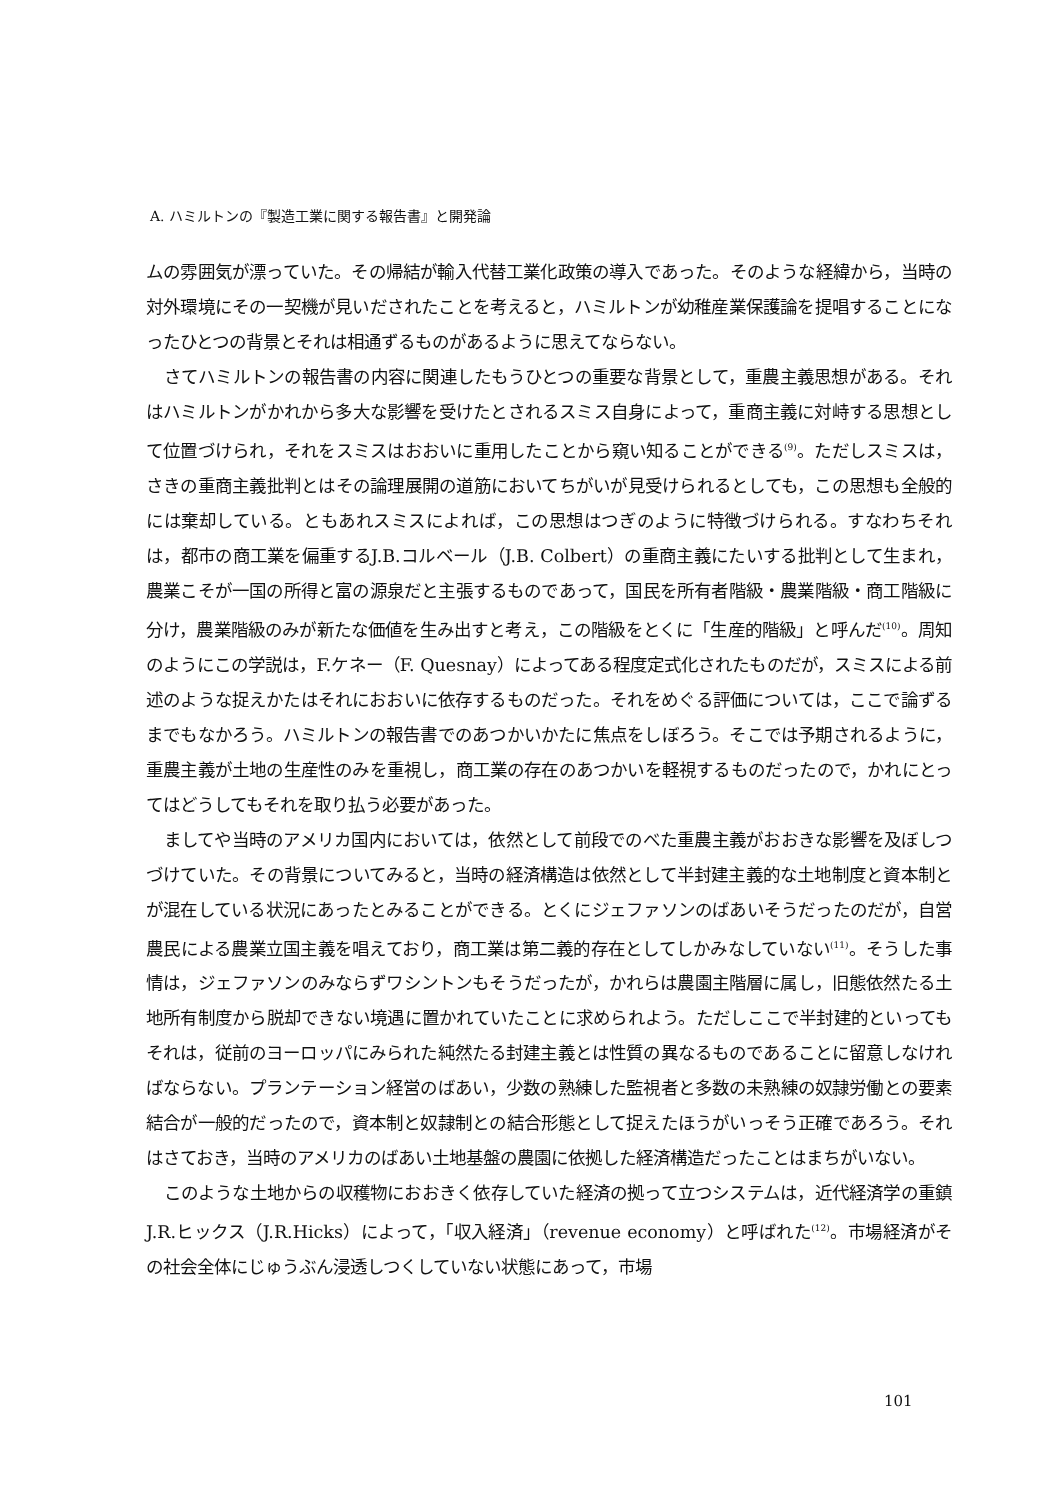A. ハミルトンの『製造工業に関する報告書』と開発論
ムの雰囲気が漂っていた。その帰結が輸入代替工業化政策の導入であった。そのような経緯から，当時の対外環境にその一契機が見いだされたことを考えると，ハミルトンが幼稚産業保護論を提唱することになったひとつの背景とそれは相通ずるものがあるように思えてならない。
さてハミルトンの報告書の内容に関連したもうひとつの重要な背景として，重農主義思想がある。それはハミルトンがかれから多大な影響を受けたとされるスミス自身によって，重商主義に対峙する思想として位置づけられ，それをスミスはおおいに重用したことから窺い知ることができる<sup>(9)</sup>。ただしスミスは，さきの重商主義批判とはその論理展開の道筋においてちがいが見受けられるとしても，この思想も全般的には棄却している。ともあれスミスによれば，この思想はつぎのように特徴づけられる。すなわちそれは，都市の商工業を偏重するJ.B.コルベール（J.B. Colbert）の重商主義にたいする批判として生まれ，農業こそが一国の所得と富の源泉だと主張するものであって，国民を所有者階級・農業階級・商工階級に分け，農業階級のみが新たな価値を生み出すと考え，この階級をとくに「生産的階級」と呼んだ<sup>(10)</sup>。周知のようにこの学説は，F.ケネー（F. Quesnay）によってある程度定式化されたものだが，スミスによる前述のような捉えかたはそれにおおいに依存するものだった。それをめぐる評価については，ここで論ずるまでもなかろう。ハミルトンの報告書でのあつかいかたに焦点をしぼろう。そこでは予期されるように，重農主義が土地の生産性のみを重視し，商工業の存在のあつかいを軽視するものだったので，かれにとってはどうしてもそれを取り払う必要があった。
ましてや当時のアメリカ国内においては，依然として前段でのべた重農主義がおおきな影響を及ぼしつづけていた。その背景についてみると，当時の経済構造は依然として半封建主義的な土地制度と資本制とが混在している状況にあったとみることができる。とくにジェファソンのばあいそうだったのだが，自営農民による農業立国主義を唱えており，商工業は第二義的存在としてしかみなしていない<sup>(11)</sup>。そうした事情は，ジェファソンのみならずワシントンもそうだったが，かれらは農園主階層に属し，旧態依然たる土地所有制度から脱却できない境遇に置かれていたことに求められよう。ただしここで半封建的といってもそれは，従前のヨーロッパにみられた純然たる封建主義とは性質の異なるものであることに留意しなければならない。プランテーション経営のばあい，少数の熟練した監視者と多数の未熟練の奴隷労働との要素結合が一般的だったので，資本制と奴隷制との結合形態として捉えたほうがいっそう正確であろう。それはさておき，当時のアメリカのばあい土地基盤の農園に依拠した経済構造だったことはまちがいない。
このような土地からの収穫物におおきく依存していた経済の拠って立つシステムは，近代経済学の重鎮J.R.ヒックス（J.R.Hicks）によって，「収入経済」（revenue economy）と呼ばれた<sup>(12)</sup>。市場経済がその社会全体にじゅうぶん浸透しつくしていない状態にあって，市場
101